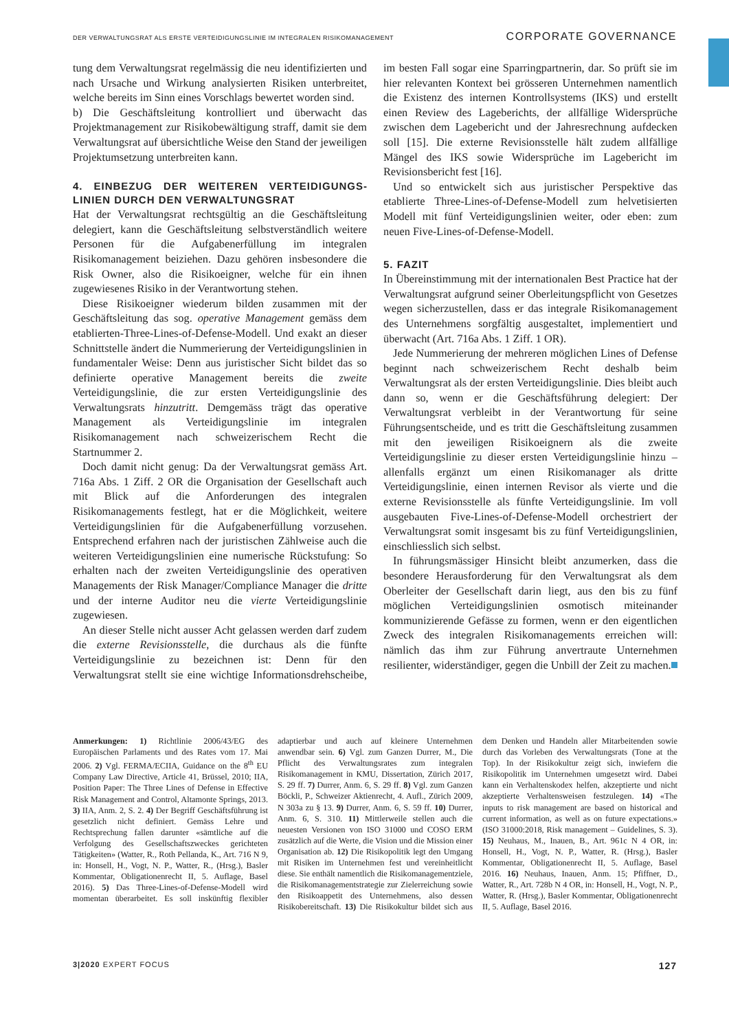DER VERWALTUNGSRAT ALS ERSTE VERTEIDIGUNGSLINIE IM INTEGRALEN RISIKOMANAGEMENT CORPORATE GOVERNANCE
tung dem Verwaltungsrat regelmässig die neu identifizierten und nach Ursache und Wirkung analysierten Risiken unterbreitet, welche bereits im Sinn eines Vorschlags bewertet worden sind.
b) Die Geschäftsleitung kontrolliert und überwacht das Projektmanagement zur Risikobewältigung straff, damit sie dem Verwaltungsrat auf übersichtliche Weise den Stand der jeweiligen Projektumsetzung unterbreiten kann.
4. EINBEZUG DER WEITEREN VERTEIDIGUNGS­LINIEN DURCH DEN VERWALTUNGSRAT
Hat der Verwaltungsrat rechtsgültig an die Geschäftsleitung delegiert, kann die Geschäftsleitung selbstverständlich weitere Personen für die Aufgabenerfüllung im integralen Risikomanagement beiziehen. Dazu gehören insbesondere die Risk Owner, also die Risikoeigner, welche für ein ihnen zugewiesenes Risiko in der Verantwortung stehen.
Diese Risikoeigner wiederum bilden zusammen mit der Geschäftsleitung das sog. operative Management gemäss dem etablierten-Three-Lines-of-Defense-Modell. Und exakt an dieser Schnittstelle ändert die Nummerierung der Verteidigungslinien in fundamentaler Weise: Denn aus juristischer Sicht bildet das so definierte operative Management bereits die zweite Verteidigungslinie, die zur ersten Verteidigungslinie des Verwaltungsrats hinzutritt. Demgemäss trägt das operative Management als Verteidigungslinie im integralen Risikomanagement nach schweizerischem Recht die Startnummer 2.
Doch damit nicht genug: Da der Verwaltungsrat gemäss Art. 716a Abs. 1 Ziff. 2 OR die Organisation der Gesellschaft auch mit Blick auf die Anforderungen des integralen Risikomanagements festlegt, hat er die Möglichkeit, weitere Verteidigungslinien für die Aufgabenerfüllung vorzusehen. Entsprechend erfahren nach der juristischen Zählweise auch die weiteren Verteidigungslinien eine numerische Rückstufung: So erhalten nach der zweiten Verteidigungslinie des operativen Managements der Risk Manager/Compliance Manager die dritte und der interne Auditor neu die vierte Verteidigungslinie zugewiesen.
An dieser Stelle nicht ausser Acht gelassen werden darf zudem die externe Revisionsstelle, die durchaus als die fünfte Verteidigungslinie zu bezeichnen ist: Denn für den Verwaltungsrat stellt sie eine wichtige Informationsdrehscheibe, im besten Fall sogar eine Sparringpartnerin, dar. So prüft sie im hier relevanten Kontext bei grösseren Unternehmen namentlich die Existenz des internen Kontrollsystems (IKS) und erstellt einen Review des Lageberichts, der allfällige Widersprüche zwischen dem Lagebericht und der Jahresrechnung aufdecken soll [15]. Die externe Revisionsstelle hält zudem allfällige Mängel des IKS sowie Widersprüche im Lagebericht im Revisionsbericht fest [16].
Und so entwickelt sich aus juristischer Perspektive das etablierte Three-Lines-of-Defense-Modell zum helvetisierten Modell mit fünf Verteidigungslinien weiter, oder eben: zum neuen Five-Lines-of-Defense-Modell.
5. FAZIT
In Übereinstimmung mit der internationalen Best Practice hat der Verwaltungsrat aufgrund seiner Oberleitungspflicht von Gesetzes wegen sicherzustellen, dass er das integrale Risikomanagement des Unternehmens sorgfältig ausgestaltet, implementiert und überwacht (Art. 716a Abs. 1 Ziff. 1 OR).
Jede Nummerierung der mehreren möglichen Lines of Defense beginnt nach schweizerischem Recht deshalb beim Verwaltungsrat als der ersten Verteidigungslinie. Dies bleibt auch dann so, wenn er die Geschäftsführung delegiert: Der Verwaltungsrat verbleibt in der Verantwortung für seine Führungsentscheide, und es tritt die Geschäftsleitung zusammen mit den jeweiligen Risikoeignern als die zweite Verteidigungslinie zu dieser ersten Verteidigungslinie hinzu – allenfalls ergänzt um einen Risikomanager als dritte Verteidigungslinie, einen internen Revisor als vierte und die externe Revisionsstelle als fünfte Verteidigungslinie. Im voll ausgebauten Five-Lines-of-Defense-Modell orchestriert der Verwaltungsrat somit insgesamt bis zu fünf Verteidigungslinien, einschliesslich sich selbst.
In führungsmässiger Hinsicht bleibt anzumerken, dass die besondere Herausforderung für den Verwaltungsrat als dem Oberleiter der Gesellschaft darin liegt, aus den bis zu fünf möglichen Verteidigungslinien osmotisch miteinander kommunizierende Gefässe zu formen, wenn er den eigentlichen Zweck des integralen Risikomanagements erreichen will: nämlich das ihm zur Führung anvertraute Unternehmen resilienter, widerständiger, gegen die Unbill der Zeit zu machen.
Anmerkungen: 1) Richtlinie 2006/43/EG des Europäischen Parlaments und des Rates vom 17. Mai 2006. 2) Vgl. FERMA/ECIIA, Guidance on the 8<sup>th</sup> EU Company Law Directive, Article 41, Brüssel, 2010; IIA, Position Paper: The Three Lines of Defense in Effective Risk Management and Control, Altamonte Springs, 2013. 3) IIA, Anm. 2, S. 2. 4) Der Begriff Geschäftsführung ist gesetzlich nicht definiert. Gemäss Lehre und Rechtsprechung fallen darunter «sämtliche auf die Verfolgung des Gesellschaftszweckes gerichteten Tätigkeiten» (Watter, R., Roth Pellanda, K., Art. 716 N 9, in: Honsell, H., Vogt, N. P., Watter, R., (Hrsg.), Basler Kommentar, Obligationenrecht II, 5. Auflage, Basel 2016). 5) Das Three-Lines-of-Defense-Modell wird momentan überarbeitet. Es soll inskünftig flexibler adaptierbar und auch auf kleinere Unternehmen anwendbar sein. 6) Vgl. zum Ganzen Durrer, M., Die Pflicht des Verwaltungsrates zum integralen Risikomanagement in KMU, Dissertation, Zürich 2017, S. 29 ff. 7) Durrer, Anm. 6, S. 29 ff. 8) Vgl. zum Ganzen Böckli, P., Schweizer Aktienrecht, 4. Aufl., Zürich 2009, N 303a zu § 13. 9) Durrer, Anm. 6, S. 59 ff. 10) Durrer, Anm. 6, S. 310. 11) Mittlerweile stellen auch die neuesten Versionen von ISO 31000 und COSO ERM zusätzlich auf die Werte, die Vision und die Mission einer Organisation ab. 12) Die Risikopolitik legt den Umgang mit Risiken im Unternehmen fest und vereinheitlicht diese. Sie enthält namentlich die Risikomanagementziele, die Risikomanagementstrategie zur Zielerreichung sowie den Risikoappetit des Unternehmens, also dessen Risikobereitschaft. 13) Die Risikokultur bildet sich aus dem Denken und Handeln aller Mitarbeitenden sowie durch das Vorleben des Verwaltungsrats (Tone at the Top). In der Risikokultur zeigt sich, inwiefern die Risikopolitik im Unternehmen umgesetzt wird. Dabei kann ein Verhaltenskodex helfen, akzeptierte und nicht akzeptierte Verhaltensweisen festzulegen. 14) «The inputs to risk management are based on historical and current information, as well as on future expectations.» (ISO 31000:2018, Risk management – Guidelines, S. 3). 15) Neuhaus, M., Inauen, B., Art. 961c N 4 OR, in: Honsell, H., Vogt, N. P., Watter, R. (Hrsg.), Basler Kommentar, Obligationenrecht II, 5. Auflage, Basel 2016. 16) Neuhaus, Inauen, Anm. 15; Pfiffner, D., Watter, R., Art. 728b N 4 OR, in: Honsell, H., Vogt, N. P., Watter, R. (Hrsg.), Basler Kommentar, Obligationenrecht II, 5. Auflage, Basel 2016.
3|2020 EXPERT FOCUS 127